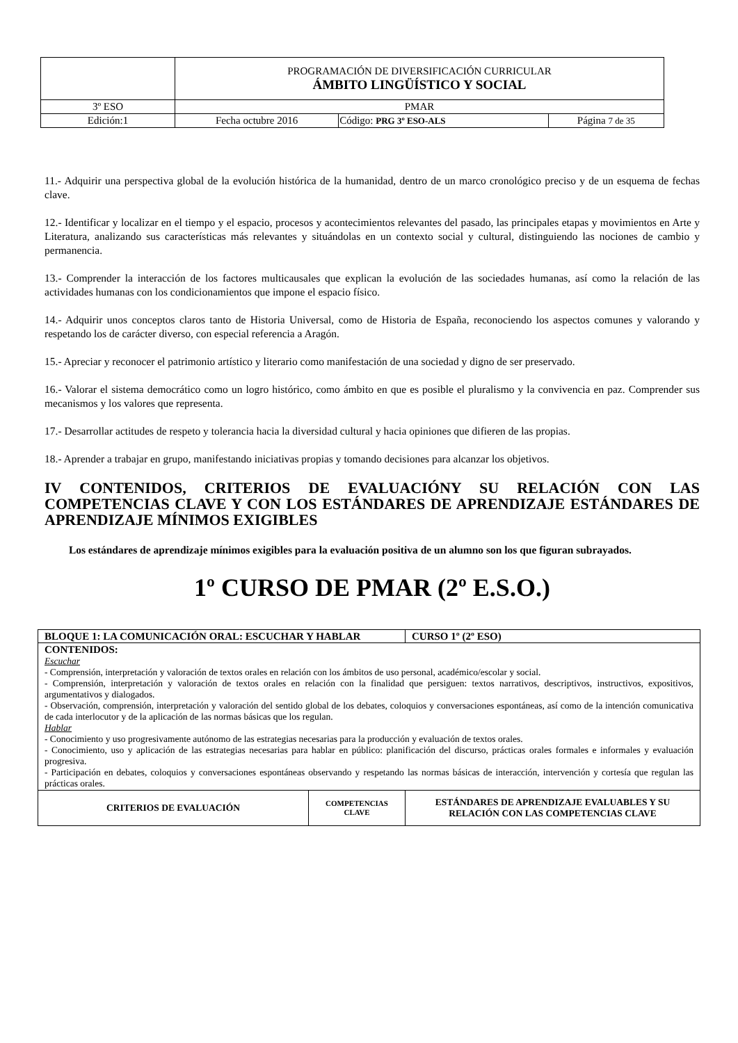| | PROGRAMACIÓN DE DIVERSIFICACIÓN CURRICULAR ÁMBITO LINGÜÍSTICO Y SOCIAL | | |
| 3º ESO | PMAR | | |
| Edición:1 | Fecha octubre 2016 | Código: PRG 3º ESO-ALS | Página 7 de 35 |
11.- Adquirir una perspectiva global de la evolución histórica de la humanidad, dentro de un marco cronológico preciso y de un esquema de fechas clave.
12.- Identificar y localizar en el tiempo y el espacio, procesos y acontecimientos relevantes del pasado, las principales etapas y movimientos en Arte y Literatura, analizando sus características más relevantes y situándolas en un contexto social y cultural, distinguiendo las nociones de cambio y permanencia.
13.- Comprender la interacción de los factores multicausales que explican la evolución de las sociedades humanas, así como la relación de las actividades humanas con los condicionamientos que impone el espacio físico.
14.- Adquirir unos conceptos claros tanto de Historia Universal, como de Historia de España, reconociendo los aspectos comunes y valorando y respetando los de carácter diverso, con especial referencia a Aragón.
15.- Apreciar y reconocer el patrimonio artístico y literario como manifestación de una sociedad y digno de ser preservado.
16.- Valorar el sistema democrático como un logro histórico, como ámbito en que es posible el pluralismo y la convivencia en paz. Comprender sus mecanismos y los valores que representa.
17.- Desarrollar actitudes de respeto y tolerancia hacia la diversidad cultural y hacia opiniones que difieren de las propias.
18.- Aprender a trabajar en grupo, manifestando iniciativas propias y tomando decisiones para alcanzar los objetivos.
IV CONTENIDOS, CRITERIOS DE EVALUACIÓNY SU RELACIÓN CON LAS COMPETENCIAS CLAVE Y CON LOS ESTÁNDARES DE APRENDIZAJE ESTÁNDARES DE APRENDIZAJE MÍNIMOS EXIGIBLES
Los estándares de aprendizaje mínimos exigibles para la evaluación positiva de un alumno son los que figuran subrayados.
1º CURSO DE PMAR (2º E.S.O.)
| BLOQUE 1: LA COMUNICACIÓN ORAL: ESCUCHAR Y HABLAR | | | CURSO 1º (2º ESO) |
| CONTENIDOS: Escuchar - Comprensión, interpretación y valoración de textos orales en relación con los ámbitos de uso personal, académico/escolar y social. - Comprensión, interpretación y valoración de textos orales en relación con la finalidad que persiguen: textos narrativos, descriptivos, instructivos, expositivos, argumentativos y dialogados. - Observación, comprensión, interpretación y valoración del sentido global de los debates, coloquios y conversaciones espontáneas, así como de la intención comunicativa de cada interlocutor y de la aplicación de las normas básicas que los regulan. Hablar - Conocimiento y uso progresivamente autónomo de las estrategias necesarias para la producción y evaluación de textos orales. - Conocimiento, uso y aplicación de las estrategias necesarias para hablar en público: planificación del discurso, prácticas orales formales e informales y evaluación progresiva. - Participación en debates, coloquios y conversaciones espontáneas observando y respetando las normas básicas de interacción, intervención y cortesía que regulan las prácticas orales. | | | |
| CRITERIOS DE EVALUACIÓN | COMPETENCIAS CLAVE | ESTÁNDARES DE APRENDIZAJE EVALUABLES Y SU RELACIÓN CON LAS COMPETENCIAS CLAVE | |